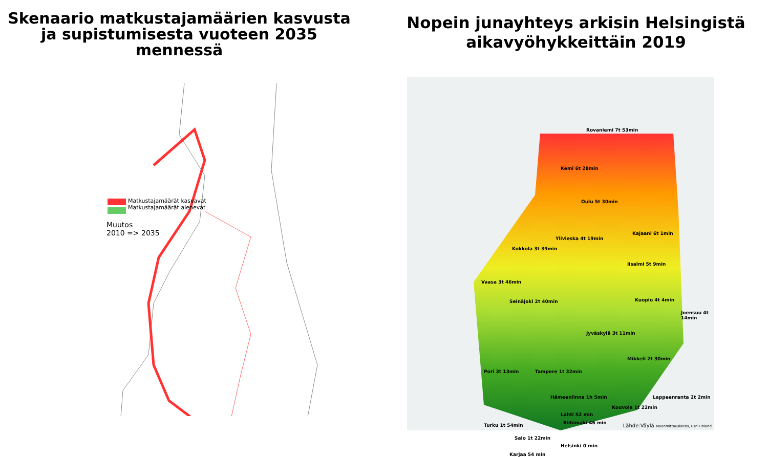Skenaario matkustajamäärien kasvusta
ja supistumisesta vuoteen 2035
mennessä
Matkustajamäärät kasvavat
Matkustajamäärät alenevat
Muutos
2010 => 2035
Nopein junayhteys arkisin Helsingistä
aikavyöhykkeittäin 2019
Rovaniemi 7t 53min
Kemi 6t 28min
Oulu 5t 30min
Kajaani 6t 1min
Ylivieska 4t 19min
Kokkola 3t 39min
Iisalmi 5t 9min
Vaasa 3t 46min
Seinäjoki 2t 40min Kuopio 4t 4min
Joensuu 4t 14min
Jyväskylä 3t 11min
Mikkeli 2t 30min
Pori 3t 13min Tampere 1t 32min
Hämeenlinna 1h 5min Lappeenranta 2t 2min
Kouvola 1t 22min
Lahti 52 min
Riihimäki 46 min
Turku 1t 54min
Salo 1t 22min
Helsinki 0 min
Karjaa 54 min
Lähde:Väylä Maanmittauslaitos, Esri Finland